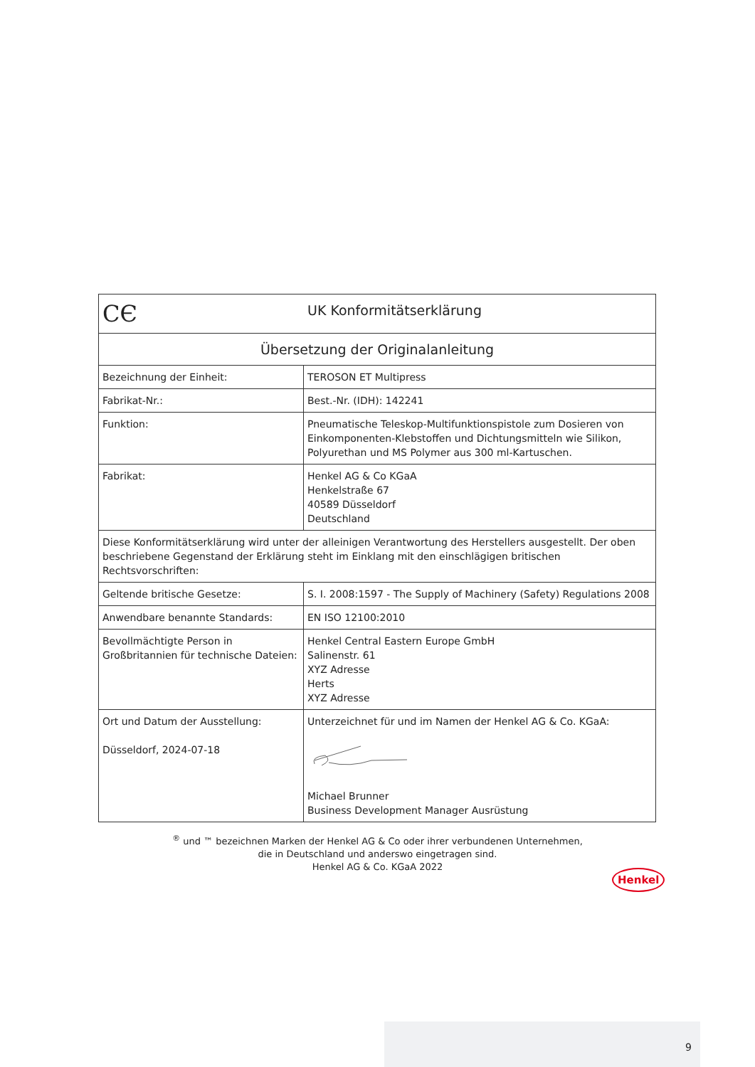| CЄ UK Konformitätserklärung | |
| --- | --- |
| Übersetzung der Originalanleitung | |
| Bezeichnung der Einheit: | TEROSON ET Multipress |
| Fabrikat-Nr.: | Best.-Nr. (IDH): 142241 |
| Funktion: | Pneumatische Teleskop-Multifunktionspistole zum Dosieren von Einkomponenten-Klebstoffen und Dichtungsmitteln wie Silikon, Polyurethan und MS Polymer aus 300 ml-Kartuschen. |
| Fabrikat: | Henkel AG & Co KGaA Henkelstraße 67 40589 Düsseldorf Deutschland |
| Diese Konformitätserklärung wird unter der alleinigen Verantwortung des Herstellers ausgestellt. Der oben beschriebene Gegenstand der Erklärung steht im Einklang mit den einschlägigen britischen Rechtsvorschriften: | |
| Geltende britische Gesetze: | S. I. 2008:1597 - The Supply of Machinery (Safety) Regulations 2008 |
| Anwendbare benannte Standards: | EN ISO 12100:2010 |
| Bevollmächtigte Person in Großbritannien für technische Dateien: | Henkel Central Eastern Europe GmbH Salinenstr. 61 XYZ Adresse Herts XYZ Adresse |
| Ort und Datum der Ausstellung: Düsseldorf, 2024-07-18 | Unterzeichnet für und im Namen der Henkel AG & Co. KGaA: Michael Brunner Business Development Manager Ausrüstung |
<sup>®</sup> und ™ bezeichnen Marken der Henkel AG & Co oder ihrer verbundenen Unternehmen,
die in Deutschland und anderswo eingetragen sind.
Henkel AG & Co. KGaA 2022
Henkel
9